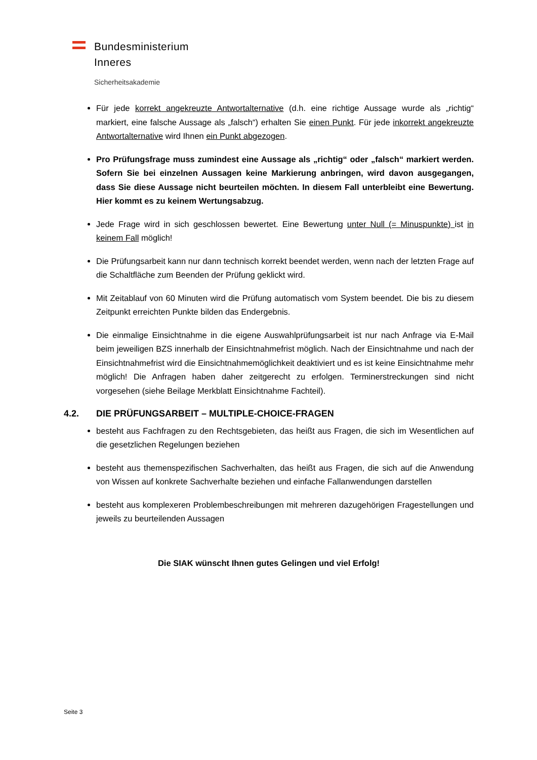Bundesministerium
Inneres
Sicherheitsakademie
Für jede korrekt angekreuzte Antwortalternative (d.h. eine richtige Aussage wurde als „richtig“ markiert, eine falsche Aussage als „falsch“) erhalten Sie einen Punkt. Für jede inkorrekt angekreuzte Antwortalternative wird Ihnen ein Punkt abgezogen.
Pro Prüfungsfrage muss zumindest eine Aussage als „richtig“ oder „falsch“ markiert werden. Sofern Sie bei einzelnen Aussagen keine Markierung anbringen, wird davon ausgegangen, dass Sie diese Aussage nicht beurteilen möchten. In diesem Fall unterbleibt eine Bewertung. Hier kommt es zu keinem Wertungsabzug.
Jede Frage wird in sich geschlossen bewertet. Eine Bewertung unter Null (= Minuspunkte) ist in keinem Fall möglich!
Die Prüfungsarbeit kann nur dann technisch korrekt beendet werden, wenn nach der letzten Frage auf die Schaltfläche zum Beenden der Prüfung geklickt wird.
Mit Zeitablauf von 60 Minuten wird die Prüfung automatisch vom System beendet. Die bis zu diesem Zeitpunkt erreichten Punkte bilden das Endergebnis.
Die einmalige Einsichtnahme in die eigene Auswahlprüfungsarbeit ist nur nach Anfrage via E-Mail beim jeweiligen BZS innerhalb der Einsichtnahmefrist möglich. Nach der Einsichtnahme und nach der Einsichtnahmefrist wird die Einsichtnahmemöglichkeit deaktiviert und es ist keine Einsichtnahme mehr möglich! Die Anfragen haben daher zeitgerecht zu erfolgen. Terminerstreckungen sind nicht vorgesehen (siehe Beilage Merkblatt Einsichtnahme Fachteil).
4.2. DIE PRÜFUNGSARBEIT – MULTIPLE-CHOICE-FRAGEN
besteht aus Fachfragen zu den Rechtsgebieten, das heißt aus Fragen, die sich im Wesentlichen auf die gesetzlichen Regelungen beziehen
besteht aus themenspezifischen Sachverhalten, das heißt aus Fragen, die sich auf die Anwendung von Wissen auf konkrete Sachverhalte beziehen und einfache Fallanwendungen darstellen
besteht aus komplexeren Problembeschreibungen mit mehreren dazugehörigen Fragestellungen und jeweils zu beurteilenden Aussagen
Die SIAK wünscht Ihnen gutes Gelingen und viel Erfolg!
Seite 3